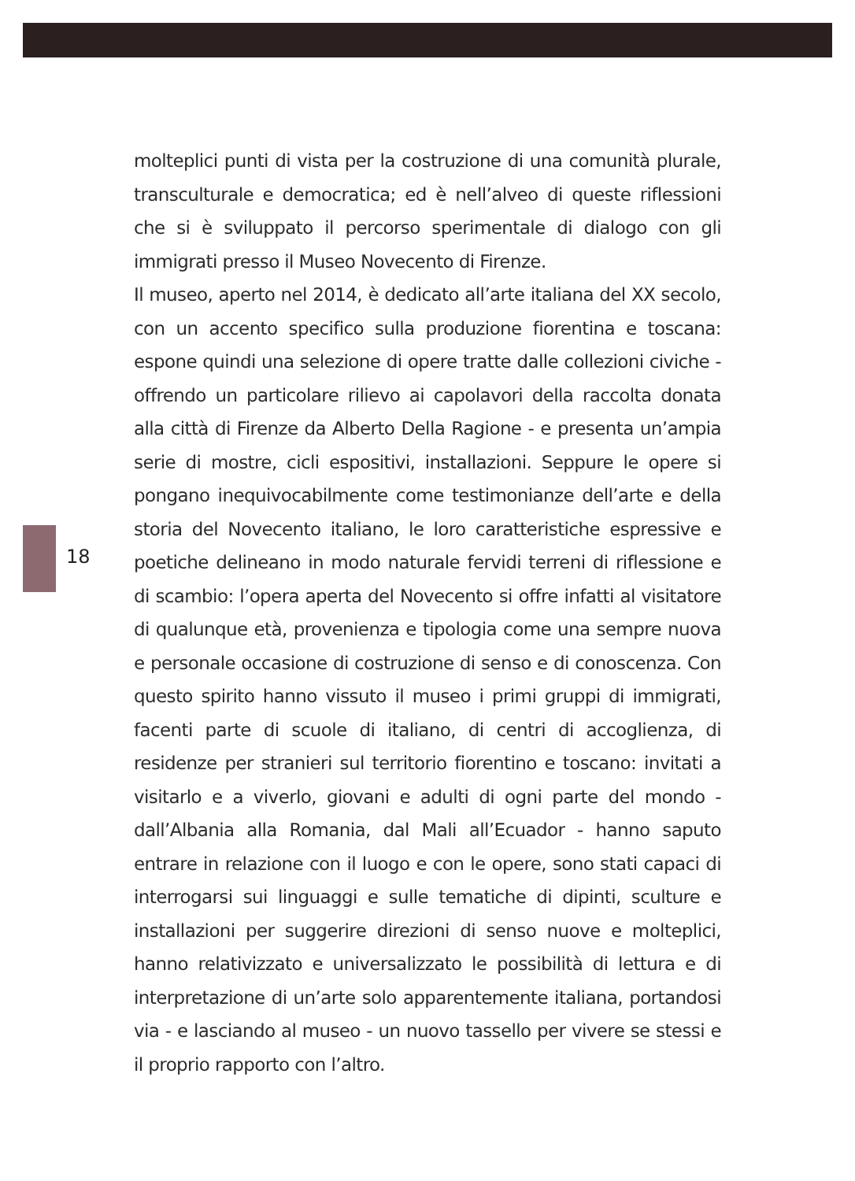18
molteplici punti di vista per la costruzione di una comunità plurale, transculturale e democratica; ed è nell’alveo di queste riflessioni che si è sviluppato il percorso sperimentale di dialogo con gli immigrati presso il Museo Novecento di Firenze.
Il museo, aperto nel 2014, è dedicato all’arte italiana del XX secolo, con un accento specifico sulla produzione fiorentina e toscana: espone quindi una selezione di opere tratte dalle collezioni civiche - offrendo un particolare rilievo ai capolavori della raccolta donata alla città di Firenze da Alberto Della Ragione - e presenta un’ampia serie di mostre, cicli espositivi, installazioni. Seppure le opere si pongano inequivocabilmente come testimonianze dell’arte e della storia del Novecento italiano, le loro caratteristiche espressive e poetiche delineano in modo naturale fervidi terreni di riflessione e di scambio: l’opera aperta del Novecento si offre infatti al visitatore di qualunque età, provenienza e tipologia come una sempre nuova e personale occasione di costruzione di senso e di conoscenza. Con questo spirito hanno vissuto il museo i primi gruppi di immigrati, facenti parte di scuole di italiano, di centri di accoglienza, di residenze per stranieri sul territorio fiorentino e toscano: invitati a visitarlo e a viverlo, giovani e adulti di ogni parte del mondo - dall’Albania alla Romania, dal Mali all’Ecuador - hanno saputo entrare in relazione con il luogo e con le opere, sono stati capaci di interrogarsi sui linguaggi e sulle tematiche di dipinti, sculture e installazioni per suggerire direzioni di senso nuove e molteplici, hanno relativizzato e universalizzato le possibilità di lettura e di interpretazione di un’arte solo apparentemente italiana, portandosi via - e lasciando al museo - un nuovo tassello per vivere se stessi e il proprio rapporto con l’altro.